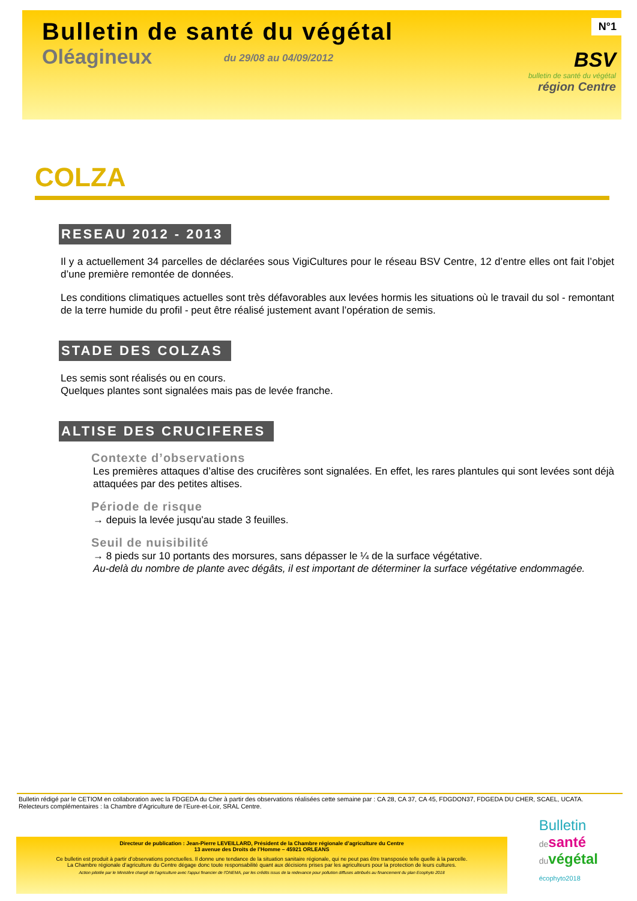Bulletin de santé du végétal
Oléagineux du 29/08 au 04/09/2012
N°1
BSV
bulletin de santé du végétal
région Centre
COLZA
RESEAU 2012 - 2013
Il y a actuellement 34 parcelles de déclarées sous VigiCultures pour le réseau BSV Centre, 12 d’entre elles ont fait l’objet d’une première remontée de données.
Les conditions climatiques actuelles sont très défavorables aux levées hormis les situations où le travail du sol - remontant de la terre humide du profil - peut être réalisé justement avant l’opération de semis.
STADE DES COLZAS
Les semis sont réalisés ou en cours.
Quelques plantes sont signalées mais pas de levée franche.
ALTISE DES CRUCIFERES
Contexte d’observations
Les premières attaques d’altise des crucifères sont signalées. En effet, les rares plantules qui sont levées sont déjà attaquées par des petites altises.
Période de risque
→ depuis la levée jusqu'au stade 3 feuilles.
Seuil de nuisibilité
→ 8 pieds sur 10 portants des morsures, sans dépasser le ¼ de la surface végétative.
Au-delà du nombre de plante avec dégâts, il est important de déterminer la surface végétative endommagée.
Bulletin rédigé par le CETIOM en collaboration avec la FDGEDA du Cher à partir des observations réalisées cette semaine par : CA 28, CA 37, CA 45, FDGDON37, FDGEDA DU CHER, SCAEL, UCATA.
Relecteurs complémentaires : la Chambre d’Agriculture de l’Eure-et-Loir, SRAL Centre.
Directeur de publication : Jean-Pierre LEVEILLARD, Président de la Chambre régionale d’agriculture du Centre
13 avenue des Droits de l’Homme – 45921 ORLEANS
Ce bulletin est produit à partir d’observations ponctuelles. Il donne une tendance de la situation sanitaire régionale, qui ne peut pas être transposée telle quelle à la parcelle.
La Chambre régionale d’agriculture du Centre dégage donc toute responsabilité quant aux décisions prises par les agriculteurs pour la protection de leurs cultures.
Action pilotée par le Ministère chargé de l'agriculture avec l'appui financier de l'ONEMA, par les crédits issus de la redevance pour pollution diffuses attribués au financement du plan Ecophyto 2018
Bulletin
de santé
du végétal
écophyto2018